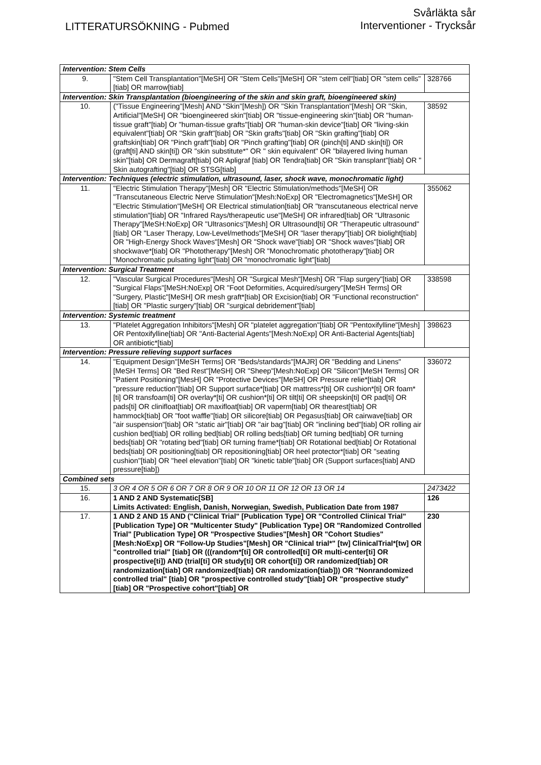LITTERATURSÖKNING - Pubmed
Svårläkta sår
Interventioner - Trycksår
| Intervention: Stem Cells | | |
| 9. | "Stem Cell Transplantation"[MeSH] OR "Stem Cells"[MeSH] OR "stem cell"[tiab] OR "stem cells"[tiab] OR marrow[tiab] | 328766 |
| Intervention: Skin Transplantation (bioengineering of the skin and skin graft, bioengineered skin) | | |
| 10. | ("Tissue Engineering"[Mesh] AND "Skin"[Mesh]) OR "Skin Transplantation"[Mesh] OR "Skin, Artificial"[MeSH] OR "bioengineered skin"[tiab] OR "tissue-engineering skin"[tiab] OR "human-tissue graft"[tiab] Or "human-tissue grafts"[tiab] OR "human-skin device"[tiab] OR "living-skin equivalent"[tiab] OR "Skin graft"[tiab] OR "Skin grafts"[tiab] OR "Skin grafting"[tiab] OR graftskin[tiab] OR "Pinch graft"[tiab] OR "Pinch grafting"[tiab] OR (pinch[ti] AND skin[ti]) OR (graft[ti] AND skin[ti]) OR "skin substitute*" OR " skin equivalent" OR "bilayered living human skin"[tiab] OR Dermagraft[tiab] OR Apligraf [tiab] OR Tendra[tiab] OR "Skin transplant"[tiab] OR " Skin autografting"[tiab] OR STSG[tiab] | 38592 |
| Intervention: Techniques (electric stimulation, ultrasound, laser, shock wave, monochromatic light) | | |
| 11. | "Electric Stimulation Therapy"[Mesh] OR "Electric Stimulation/methods"[MeSH] OR "Transcutaneous Electric Nerve Stimulation"[Mesh:NoExp] OR "Electromagnetics"[MeSH] OR "Electric Stimulation"[MeSH] OR Electrical stimulation[tiab] OR "transcutaneous electrical nerve stimulation"[tiab] OR "Infrared Rays/therapeutic use"[MeSH] OR infrared[tiab] OR "Ultrasonic Therapy"[MeSH:NoExp] OR "Ultrasonics"[Mesh] OR Ultrasound[ti] OR "Therapeutic ultrasound"[tiab] OR "Laser Therapy, Low-Level/methods"[MeSH] OR "laser therapy"[tiab] OR biolight[tiab] OR "High-Energy Shock Waves"[Mesh] OR "Shock wave"[tiab] OR "Shock waves"[tiab] OR shockwave*[tiab] OR "Phototherapy"[Mesh] OR "Monochromatic phototherapy"[tiab] OR "Monochromatic pulsating light"[tiab] OR "monochromatic light"[tiab] | 355062 |
| Intervention: Surgical Treatment | | |
| 12. | "Vascular Surgical Procedures"[Mesh] OR "Surgical Mesh"[Mesh] OR "Flap surgery"[tiab] OR "Surgical Flaps"[MeSH:NoExp] OR "Foot Deformities, Acquired/surgery"[MeSH Terms] OR "Surgery, Plastic"[MeSH] OR mesh graft*[tiab] OR Excision[tiab] OR "Functional reconstruction"[tiab] OR "Plastic surgery"[tiab] OR "surgical debridement"[tiab] | 338598 |
| Intervention: Systemic treatment | | |
| 13. | "Platelet Aggregation Inhibitors"[Mesh] OR "platelet aggregation"[tiab] OR "Pentoxifylline"[Mesh] OR Pentoxifylline[tiab] OR "Anti-Bacterial Agents"[Mesh:NoExp] OR Anti-Bacterial Agents[tiab] OR antibiotic*[tiab] | 398623 |
| Intervention: Pressure relieving support surfaces | | |
| 14. | "Equipment Design"[MeSH Terms] OR "Beds/standards"[MAJR] OR "Bedding and Linens"[MeSH Terms] OR "Bed Rest"[MeSH] OR "Sheep"[Mesh:NoExp] OR "Silicon"[MeSH Terms] OR "Patient Positioning"[MesH] OR "Protective Devices"[MeSH] OR Pressure relie*[tiab] OR "pressure reduction"[tiab] OR Support surface*[tiab] OR mattress*[ti] OR cushion*[ti] OR foam*[ti] OR transfoam[ti] OR overlay*[ti] OR cushion*[ti] OR tilt[ti] OR sheepskin[ti] OR pad[ti] OR pads[ti] OR clinifloat[tiab] OR maxifloat[tiab] OR vaperm[tiab] OR thearest[tiab] OR hammock[tiab] OR "foot waffle"[tiab] OR silicore[tiab] OR Pegasus[tiab] OR cairwave[tiab] OR "air suspension"[tiab] OR "static air"[tiab] OR "air bag"[tiab] OR "inclining bed"[tiab] OR rolling air cushion bed[tiab] OR rolling bed[tiab] OR rolling beds[tiab] OR turning bed[tiab] OR turning beds[tiab] OR "rotating bed"[tiab] OR turning frame*[tiab] OR Rotational bed[tiab] Or Rotational beds[tiab] OR positioning[tiab] OR repositioning[tiab] OR heel protector*[tiab] OR "seating cushion"[tiab] OR "heel elevation"[tiab] OR "kinetic table"[tiab] OR (Support surfaces[tiab] AND pressure[tiab]) | 336072 |
| Combined sets | | |
| 15. | 3 OR 4 OR 5 OR 6 OR 7 OR 8 OR 9 OR 10 OR 11 OR 12 OR 13 OR 14 | 2473422 |
| 16. | 1 AND 2 AND Systematic[SB] Limits Activated: English, Danish, Norwegian, Swedish, Publication Date from 1987 | 126 |
| 17. | 1 AND 2 AND 15 AND ("Clinical Trial" [Publication Type] OR "Controlled Clinical Trial" [Publication Type] OR "Multicenter Study" [Publication Type] OR "Randomized Controlled Trial" [Publication Type] OR "Prospective Studies"[Mesh] OR "Cohort Studies"[Mesh:NoExp] OR "Follow-Up Studies"[Mesh] OR "Clinical trial*" [tw] ClinicalTrial*[tw] OR "controlled trial" [tiab] OR (((random*[ti] OR controlled[ti] OR multi-center[ti] OR prospective[ti]) AND (trial[ti] OR study[ti] OR cohort[ti]) OR randomized[tiab] OR randomization[tiab] OR randomized[tiab] OR randomization[tiab])) OR "Nonrandomized controlled trial" [tiab] OR "prospective controlled study"[tiab] OR "prospective study"[tiab] OR "Prospective cohort"[tiab] OR | 230 |